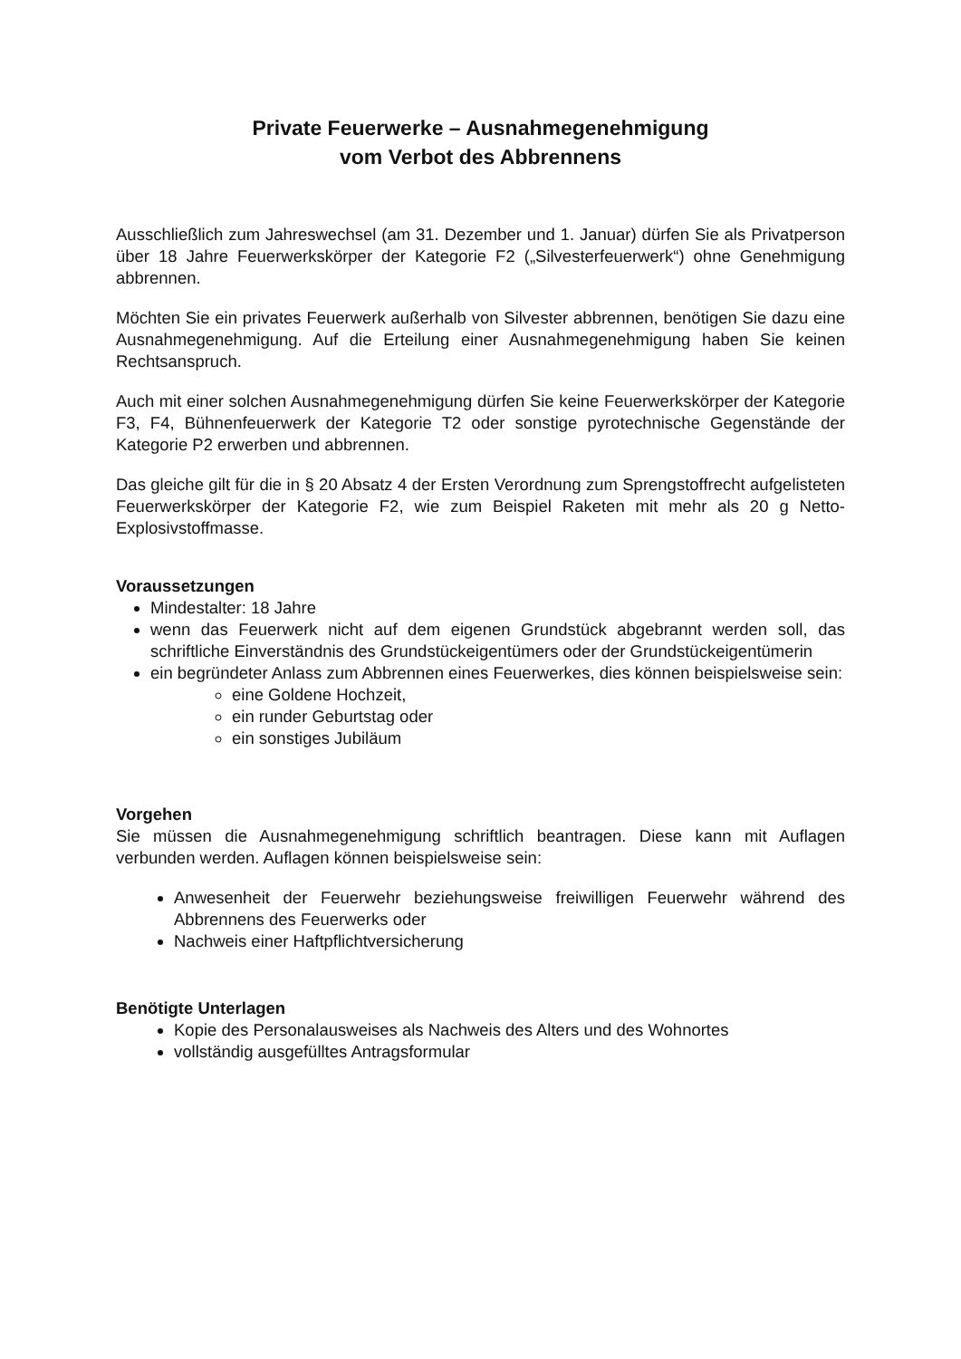Private Feuerwerke – Ausnahmegenehmigung
vom Verbot des Abbrennens
Ausschließlich zum Jahreswechsel (am 31. Dezember und 1. Januar) dürfen Sie als Privatperson über 18 Jahre Feuerwerkskörper der Kategorie F2 („Silvesterfeuerwerk“) ohne Genehmigung abbrennen.
Möchten Sie ein privates Feuerwerk außerhalb von Silvester abbrennen, benötigen Sie dazu eine Ausnahmegenehmigung. Auf die Erteilung einer Ausnahmegenehmigung haben Sie keinen Rechtsanspruch.
Auch mit einer solchen Ausnahmegenehmigung dürfen Sie keine Feuerwerkskörper der Kategorie F3, F4, Bühnenfeuerwerk der Kategorie T2 oder sonstige pyrotechnische Gegenstände der Kategorie P2 erwerben und abbrennen.
Das gleiche gilt für die in § 20 Absatz 4 der Ersten Verordnung zum Sprengstoffrecht aufgelisteten Feuerwerkskörper der Kategorie F2, wie zum Beispiel Raketen mit mehr als 20 g Netto-Explosivstoffmasse.
Voraussetzungen
Mindestalter: 18 Jahre
wenn das Feuerwerk nicht auf dem eigenen Grundstück abgebrannt werden soll, das schriftliche Einverständnis des Grundstückeigentümers oder der Grundstückeigentümerin
ein begründeter Anlass zum Abbrennen eines Feuerwerkes, dies können beispielsweise sein:
eine Goldene Hochzeit,
ein runder Geburtstag oder
ein sonstiges Jubiläum
Vorgehen
Sie müssen die Ausnahmegenehmigung schriftlich beantragen. Diese kann mit Auflagen verbunden werden. Auflagen können beispielsweise sein:
Anwesenheit der Feuerwehr beziehungsweise freiwilligen Feuerwehr während des Abbrennens des Feuerwerks oder
Nachweis einer Haftpflichtversicherung
Benötigte Unterlagen
Kopie des Personalausweises als Nachweis des Alters und des Wohnortes
vollständig ausgefülltes Antragsformular